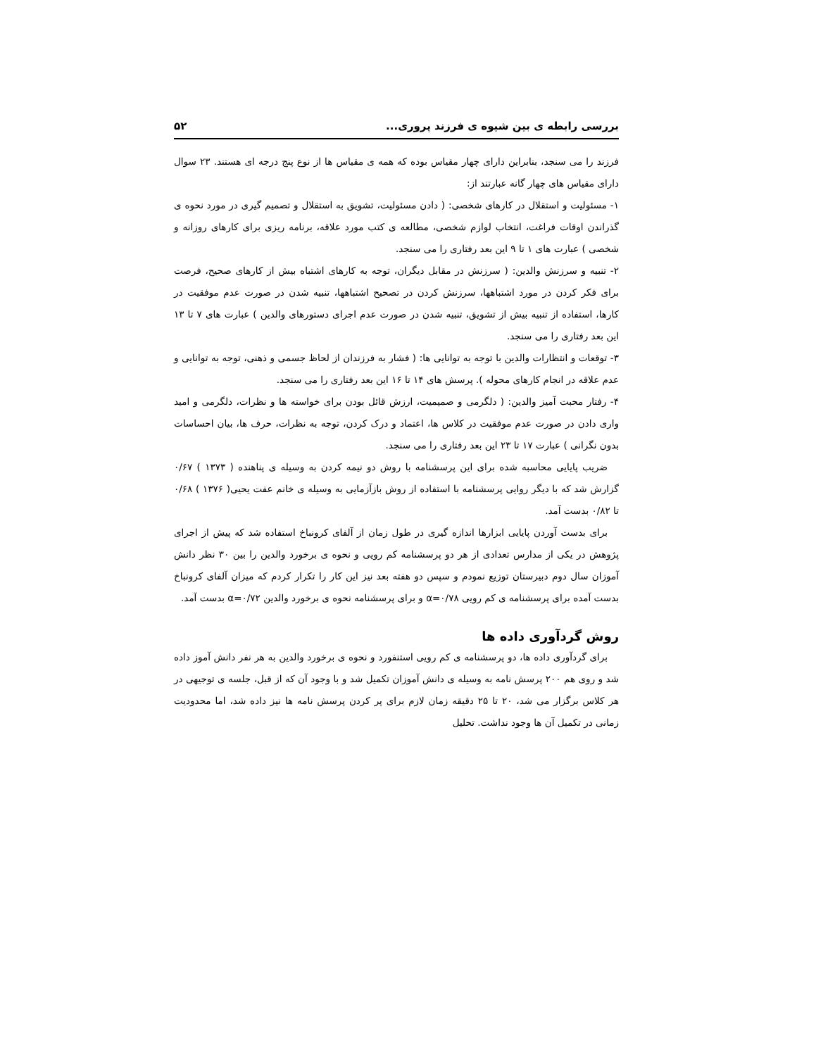بررسی رابطه ی بین شیوه ی فرزند پروری... ۵۲
فرزند را می سنجد، بنابراین دارای چهار مقیاس بوده که همه ی مقیاس ها از نوع پنج درجه ای هستند. ۲۳ سوال دارای مقیاس های چهار گانه عبارتند از:
۱- مسئولیت و استقلال در کارهای شخصی: ( دادن مسئولیت، تشویق به استقلال و تصمیم گیری در مورد نحوه ی گذراندن اوقات فراغت، انتخاب لوازم شخصی، مطالعه ی کتب مورد علاقه، برنامه ریزی برای کارهای روزانه و شخصی ) عبارت های ۱ تا ۹ این بعد رفتاری را می سنجد.
۲- تنبیه و سرزنش والدین: ( سرزنش در مقابل دیگران، توجه به کارهای اشتباه بیش از کارهای صحیح، فرصت برای فکر کردن در مورد اشتباهها، سرزنش کردن در تصحیح اشتباهها، تنبیه شدن در صورت عدم موفقیت در کارها، استفاده از تنبیه بیش از تشویق، تنبیه شدن در صورت عدم اجرای دستورهای والدین ) عبارت های ۷ تا ۱۳ این بعد رفتاری را می سنجد.
۳- توقعات و انتظارات والدین با توجه به توانایی ها: ( فشار به فرزندان از لحاظ جسمی و ذهنی، توجه به توانایی و عدم علاقه در انجام کارهای محوله ). پرسش های ۱۴ تا ۱۶ این بعد رفتاری را می سنجد.
۴- رفتار محبت آمیز والدین: ( دلگرمی و صمیمیت، ارزش قائل بودن برای خواسته ها و نظرات، دلگرمی و امید واری دادن در صورت عدم موفقیت در کلاس ها، اعتماد و درک کردن، توجه به نظرات، حرف ها، بیان احساسات بدون نگرانی ) عبارت ۱۷ تا ۲۳ این بعد رفتاری را می سنجد.
ضریب پایایی محاسبه شده برای این پرسشنامه با روش دو نیمه کردن به وسیله ی پناهنده ( ۱۳۷۳ ) ۰/۶۷ گزارش شد که با دیگر روایی پرسشنامه با استفاده از روش بازآزمایی به وسیله ی خانم عفت یحیی( ۱۳۷۶ ) ۰/۶۸ تا ۰/۸۲ بدست آمد.
برای بدست آوردن پایایی ابزارها اندازه گیری در طول زمان از آلفای کرونباخ استفاده شد که پیش از اجرای پژوهش در یکی از مدارس تعدادی از هر دو پرسشنامه کم رویی و نحوه ی برخورد والدین را بین ۳۰ نظر دانش آموزان سال دوم دبیرستان توزیع نمودم و سپس دو هفته بعد نیز این کار را تکرار کردم که میزان آلفای کرونباخ بدست آمده برای پرسشنامه ی کم رویی α=۰/۷۸ و برای پرسشنامه نحوه ی برخورد والدین α=۰/۷۲ بدست آمد.
روش گردآوری داده ها
برای گردآوری داده ها، دو پرسشنامه ی کم رویی استنفورد و نحوه ی برخورد والدین به هر نفر دانش آموز داده شد و روی هم ۲۰۰ پرسش نامه به وسیله ی دانش آموزان تکمیل شد و با وجود آن که از قبل، جلسه ی توجیهی در هر کلاس برگزار می شد، ۲۰ تا ۲۵ دقیقه زمان لازم برای پر کردن پرسش نامه ها نیز داده شد، اما محدودیت زمانی در تکمیل آن ها وجود نداشت. تحلیل